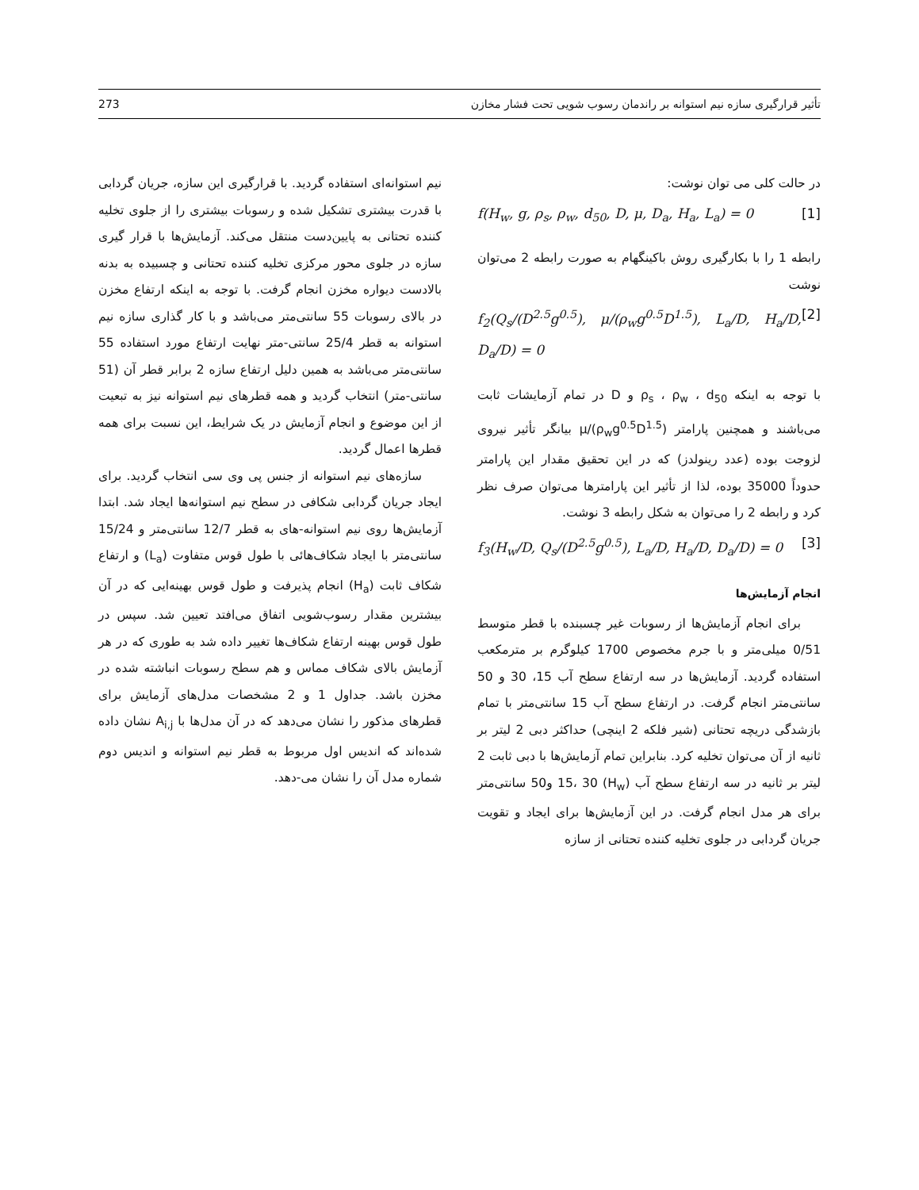تأثیر قرارگیری سازه نیم استوانه بر راندمان رسوب شویی تحت فشار مخازن 273
در حالت کلی می توان نوشت:
f(H<sub>w</sub>, g, ρ<sub>s</sub>, ρ<sub>w</sub>, d<sub>50</sub>, D, μ, D<sub>a</sub>, H<sub>a</sub>, L<sub>a</sub>) = 0 [1]
رابطه 1 را با بکارگیری روش باکینگهام به صورت رابطه 2 می‌توان نوشت
f<sub>2</sub>(Q<sub>s</sub>/(D<sup>2.5</sup>g<sup>0.5</sup>), μ/(ρ<sub>w</sub>g<sup>0.5</sup>D<sup>1.5</sup>), L<sub>a</sub>/D, H<sub>a</sub>/D, D<sub>a</sub>/D) = 0 [2]
با توجه به اینکه ρ<sub>s</sub> ، ρ<sub>w</sub> ، d<sub>50</sub> و D در تمام آزمایشات ثابت می‌باشند و همچنین پارامتر μ/(ρ<sub>w</sub>g<sup>0.5</sup>D<sup>1.5</sup>) بیانگر تأثیر نیروی لزوجت بوده (عدد رینولدز) که در این تحقیق مقدار این پارامتر حدوداً 35000 بوده، لذا از تأثیر این پارامترها می‌توان صرف نظر کرد و رابطه 2 را می‌توان به شکل رابطه 3 نوشت.
f<sub>3</sub>(H<sub>w</sub>/D, Q<sub>s</sub>/(D<sup>2.5</sup>g<sup>0.5</sup>), L<sub>a</sub>/D, H<sub>a</sub>/D, D<sub>a</sub>/D) = 0 [3]
انجام آزمایش‌ها
برای انجام آزمایش‌ها از رسوبات غیر چسبنده با قطر متوسط 0/51 میلی‌متر و با جرم مخصوص 1700 کیلوگرم بر مترمکعب استفاده گردید. آزمایش‌ها در سه ارتفاع سطح آب 15، 30 و 50 سانتی‌متر انجام گرفت. در ارتفاع سطح آب 15 سانتی‌متر با تمام بازشدگی دریچه تحتانی (شیر فلکه 2 اینچی) حداکثر دبی 2 لیتر بر ثانیه از آن می‌توان تخلیه کرد. بنابراین تمام آزمایش‌ها با دبی ثابت 2 لیتر بر ثانیه در سه ارتفاع سطح آب (H<sub>w</sub>) 15، 30 و50 سانتی‌متر برای هر مدل انجام گرفت. در این آزمایش‌ها برای ایجاد و تقویت جریان گردابی در جلوی تخلیه کننده تحتانی از سازه
نیم استوانه‌ای استفاده گردید. با قرارگیری این سازه، جریان گردابی با قدرت بیشتری تشکیل شده و رسوبات بیشتری را از جلوی تخلیه کننده تحتانی به پایین‌دست منتقل می‌کند. آزمایش‌ها با قرار گیری سازه در جلوی محور مرکزی تخلیه کننده تحتانی و چسبیده به بدنه بالادست دیواره مخزن انجام گرفت. با توجه به اینکه ارتفاع مخزن در بالای رسوبات 55 سانتی‌متر می‌باشد و با کار گذاری سازه نیم استوانه به قطر 25/4 سانتی-متر نهایت ارتفاع مورد استفاده 55 سانتی‌متر می‌باشد به همین دلیل ارتفاع سازه 2 برابر قطر آن (51 سانتی-متر) انتخاب گردید و همه قطرهای نیم استوانه نیز به تبعیت از این موضوع و انجام آزمایش در یک شرایط، این نسبت برای همه قطرها اعمال گردید.
سازه‌های نیم استوانه از جنس پی وی سی انتخاب گردید. برای ایجاد جریان گردابی شکافی در سطح نیم استوانه‌ها ایجاد شد. ابتدا آزمایش‌ها روی نیم استوانه-های به قطر 12/7 سانتی‌متر و 15/24 سانتی‌متر با ایجاد شکاف‌هائی با طول قوس متفاوت (L<sub>a</sub>) و ارتفاع شکاف ثابت (H<sub>a</sub>) انجام پذیرفت و طول قوس بهینه‌ایی که در آن بیشترین مقدار رسوب‌شویی اتفاق می‌افتد تعیین شد. سپس در طول قوس بهینه ارتفاع شکاف‌ها تغییر داده شد به طوری که در هر آزمایش بالای شکاف مماس و هم سطح رسوبات انباشته شده در مخزن باشد. جداول 1 و 2 مشخصات مدل‌های آزمایش برای قطرهای مذکور را نشان می‌دهد که در آن مدل‌ها با A<sub>i,j</sub> نشان داده شده‌اند که اندیس اول مربوط به قطر نیم استوانه و اندیس دوم شماره مدل آن را نشان می-دهد.